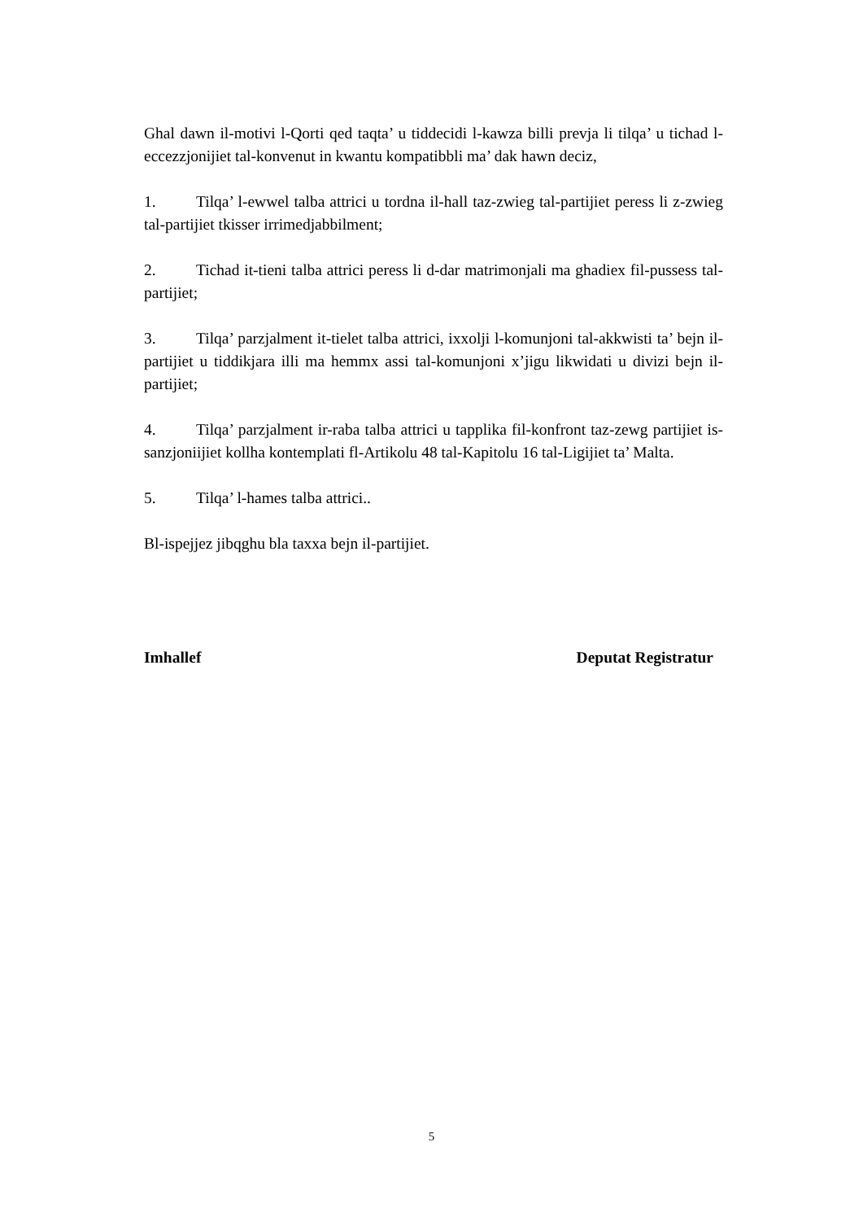Ghal dawn il-motivi l-Qorti qed taqta’ u tiddecidi l-kawza billi prevja li tilqa’ u tichad l-eccezzjonijiet tal-konvenut in kwantu kompatibbli ma’ dak hawn deciz,
1. Tilqa’ l-ewwel talba attrici u tordna il-hall taz-zwieg tal-partijiet peress li z-zwieg tal-partijiet tkisser irrimedjabbilment;
2. Tichad it-tieni talba attrici peress li d-dar matrimonjali ma ghadiex fil-pussess tal-partijiet;
3. Tilqa’ parzjalment it-tielet talba attrici, ixxolji l-komunjoni tal-akkwisti ta’ bejn il-partijiet u tiddikjara illi ma hemmx assi tal-komunjoni x’jigu likwidati u divizi bejn il-partijiet;
4. Tilqa’ parzjalment ir-raba talba attrici u tapplika fil-konfront taz-zewg partijiet is-sanzjoniijiet kollha kontemplati fl-Artikolu 48 tal-Kapitolu 16 tal-Ligijiet ta’ Malta.
5. Tilqa’ l-hames talba attrici..
Bl-ispejjez jibqghu bla taxxa bejn il-partijiet.
Imhallef Deputat Registratur
5